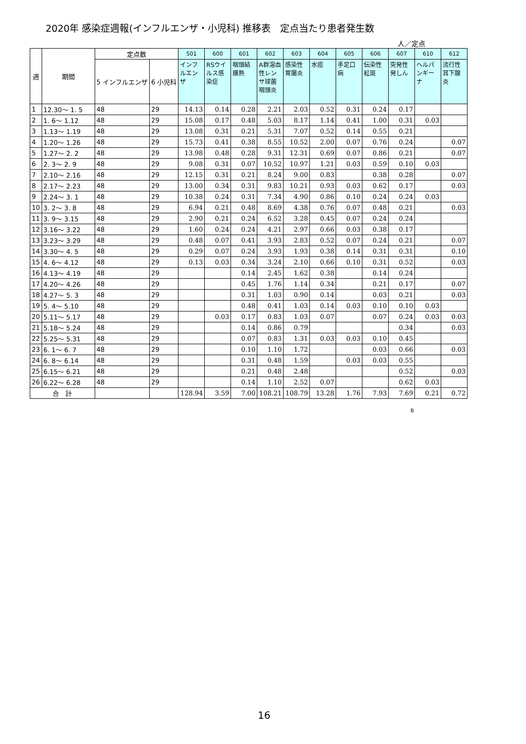2020年 感染症週報(インフルエンザ・小児科) 推移表　定点当たり患者発生数
人／定点
| 週 | 期間 | 定点数 | | 501 | 600 | 601 | 602 | 603 | 604 | 605 | 606 | 607 | 610 | 612 |
| --- | --- | --- | --- | --- | --- | --- | --- | --- | --- | --- | --- | --- | --- | --- |
| | | 5 インフルエンザ | 6 小児科 | インフルエンザ | RSウイルス感染症 | 咽頭結膜熱 | A群溶血性レンサ球菌咽頭炎 | 感染性胃腸炎 | 水痘 | 手足口病 | 伝染性紅斑 | 突発性発しん | ヘルパンギーナ | 流行性耳下腺炎 |
| 1 | 12.30～ 1. 5 | 48 | 29 | 14.13 | 0.14 | 0.28 | 2.21 | 2.03 | 0.52 | 0.31 | 0.24 | 0.17 | | |
| 2 | 1. 6～ 1.12 | 48 | 29 | 15.08 | 0.17 | 0.48 | 5.03 | 8.17 | 1.14 | 0.41 | 1.00 | 0.31 | 0.03 | |
| 3 | 1.13～ 1.19 | 48 | 29 | 13.08 | 0.31 | 0.21 | 5.31 | 7.07 | 0.52 | 0.14 | 0.55 | 0.21 | | |
| 4 | 1.20～ 1.26 | 48 | 29 | 15.73 | 0.41 | 0.38 | 8.55 | 10.52 | 2.00 | 0.07 | 0.76 | 0.24 | | 0.07 |
| 5 | 1.27～ 2. 2 | 48 | 29 | 13.98 | 0.48 | 0.28 | 9.31 | 12.31 | 0.69 | 0.07 | 0.86 | 0.21 | | 0.07 |
| 6 | 2. 3～ 2. 9 | 48 | 29 | 9.08 | 0.31 | 0.07 | 10.52 | 10.97 | 1.21 | 0.03 | 0.59 | 0.10 | 0.03 | |
| 7 | 2.10～ 2.16 | 48 | 29 | 12.15 | 0.31 | 0.21 | 8.24 | 9.00 | 0.83 | | 0.38 | 0.28 | | 0.07 |
| 8 | 2.17～ 2.23 | 48 | 29 | 13.00 | 0.34 | 0.31 | 9.83 | 10.21 | 0.93 | 0.03 | 0.62 | 0.17 | | 0.03 |
| 9 | 2.24～ 3. 1 | 48 | 29 | 10.38 | 0.24 | 0.31 | 7.34 | 4.90 | 0.86 | 0.10 | 0.24 | 0.24 | 0.03 | |
| 10 | 3. 2～ 3. 8 | 48 | 29 | 6.94 | 0.21 | 0.48 | 8.69 | 4.38 | 0.76 | 0.07 | 0.48 | 0.21 | | 0.03 |
| 11 | 3. 9～ 3.15 | 48 | 29 | 2.90 | 0.21 | 0.24 | 6.52 | 3.28 | 0.45 | 0.07 | 0.24 | 0.24 | | |
| 12 | 3.16～ 3.22 | 48 | 29 | 1.60 | 0.24 | 0.24 | 4.21 | 2.97 | 0.66 | 0.03 | 0.38 | 0.17 | | |
| 13 | 3.23～ 3.29 | 48 | 29 | 0.48 | 0.07 | 0.41 | 3.93 | 2.83 | 0.52 | 0.07 | 0.24 | 0.21 | | 0.07 |
| 14 | 3.30～ 4. 5 | 48 | 29 | 0.29 | 0.07 | 0.24 | 3.93 | 1.93 | 0.38 | 0.14 | 0.31 | 0.31 | | 0.10 |
| 15 | 4. 6～ 4.12 | 48 | 29 | 0.13 | 0.03 | 0.34 | 3.24 | 2.10 | 0.66 | 0.10 | 0.31 | 0.52 | | 0.03 |
| 16 | 4.13～ 4.19 | 48 | 29 | | | 0.14 | 2.45 | 1.62 | 0.38 | | 0.14 | 0.24 | | |
| 17 | 4.20～ 4.26 | 48 | 29 | | | 0.45 | 1.76 | 1.14 | 0.34 | | 0.21 | 0.17 | | 0.07 |
| 18 | 4.27～ 5. 3 | 48 | 29 | | | 0.31 | 1.03 | 0.90 | 0.14 | | 0.03 | 0.21 | | 0.03 |
| 19 | 5. 4～ 5.10 | 48 | 29 | | | 0.48 | 0.41 | 1.03 | 0.14 | 0.03 | 0.10 | 0.10 | 0.03 | |
| 20 | 5.11～ 5.17 | 48 | 29 | | 0.03 | 0.17 | 0.83 | 1.03 | 0.07 | | 0.07 | 0.24 | 0.03 | 0.03 |
| 21 | 5.18～ 5.24 | 48 | 29 | | | 0.14 | 0.86 | 0.79 | | | | 0.34 | | 0.03 |
| 22 | 5.25～ 5.31 | 48 | 29 | | | 0.07 | 0.83 | 1.31 | 0.03 | 0.03 | 0.10 | 0.45 | | |
| 23 | 6. 1～ 6. 7 | 48 | 29 | | | 0.10 | 1.10 | 1.72 | | | 0.03 | 0.66 | | 0.03 |
| 24 | 6. 8～ 6.14 | 48 | 29 | | | 0.31 | 0.48 | 1.59 | | 0.03 | 0.03 | 0.55 | | |
| 25 | 6.15～ 6.21 | 48 | 29 | | | 0.21 | 0.48 | 2.48 | | | | 0.52 | | 0.03 |
| 26 | 6.22～ 6.28 | 48 | 29 | | | 0.14 | 1.10 | 2.52 | 0.07 | | | 0.62 | 0.03 | |
| 合 計 | | | | 128.94 | 3.59 | 7.00 | 108.21 | 108.79 | 13.28 | 1.76 | 7.93 | 7.69 | 0.21 | 0.72 |
B
16